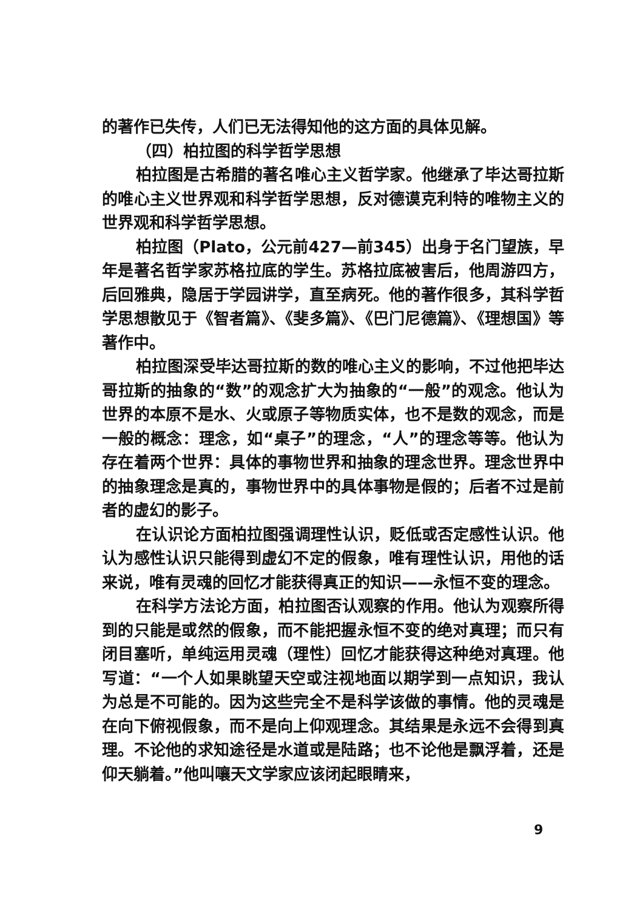的著作已失传，人们已无法得知他的这方面的具体见解。
（四）柏拉图的科学哲学思想
柏拉图是古希腊的著名唯心主义哲学家。他继承了毕达哥拉斯的唯心主义世界观和科学哲学思想，反对德谟克利特的唯物主义的世界观和科学哲学思想。
柏拉图（Plato，公元前427—前345）出身于名门望族，早年是著名哲学家苏格拉底的学生。苏格拉底被害后，他周游四方，后回雅典，隐居于学园讲学，直至病死。他的著作很多，其科学哲学思想散见于《智者篇》、《斐多篇》、《巴门尼德篇》、《理想国》等著作中。
柏拉图深受毕达哥拉斯的数的唯心主义的影响，不过他把毕达哥拉斯的抽象的“数”的观念扩大为抽象的“一般”的观念。他认为世界的本原不是水、火或原子等物质实体，也不是数的观念，而是一般的概念：理念，如“桌子”的理念，“人”的理念等等。他认为存在着两个世界：具体的事物世界和抽象的理念世界。理念世界中的抽象理念是真的，事物世界中的具体事物是假的；后者不过是前者的虚幻的影子。
在认识论方面柏拉图强调理性认识，贬低或否定感性认识。他认为感性认识只能得到虚幻不定的假象，唯有理性认识，用他的话来说，唯有灵魂的回忆才能获得真正的知识——永恒不变的理念。
在科学方法论方面，柏拉图否认观察的作用。他认为观察所得到的只能是或然的假象，而不能把握永恒不变的绝对真理；而只有闭目塞听，单纯运用灵魂（理性）回忆才能获得这种绝对真理。他写道：“一个人如果眺望天空或注视地面以期学到一点知识，我认为总是不可能的。因为这些完全不是科学该做的事情。他的灵魂是在向下俯视假象，而不是向上仰观理念。其结果是永远不会得到真理。不论他的求知途径是水道或是陆路；也不论他是飘浮着，还是仰天躺着。”他叫嚷天文学家应该闭起眼睛来，
9